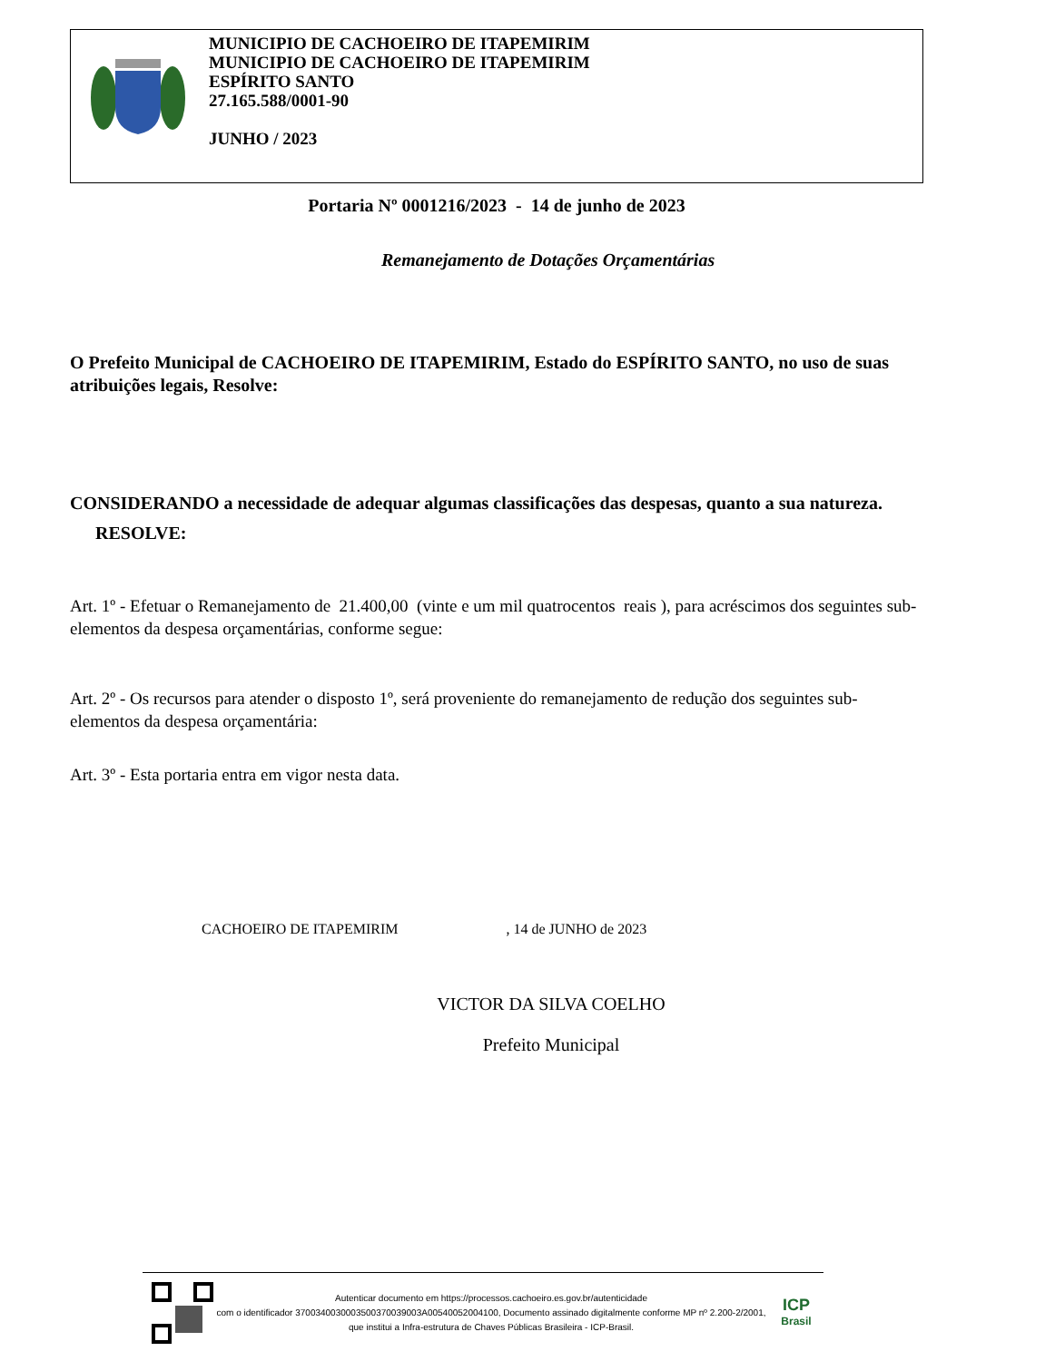MUNICIPIO DE CACHOEIRO DE ITAPEMIRIM
MUNICIPIO DE CACHOEIRO DE ITAPEMIRIM
ESPÍRITO SANTO
27.165.588/0001-90
JUNHO / 2023
Portaria Nº 0001216/2023 - 14 de junho de 2023
Remanejamento de Dotações Orçamentárias
O Prefeito Municipal de CACHOEIRO DE ITAPEMIRIM, Estado do ESPÍRITO SANTO, no uso de suas atribuições legais, Resolve:
CONSIDERANDO a necessidade de adequar algumas classificações das despesas, quanto a sua natureza.
RESOLVE:
Art. 1º - Efetuar o Remanejamento de 21.400,00 (vinte e um mil quatrocentos reais ), para acréscimos dos seguintes sub-elementos da despesa orçamentárias, conforme segue:
Art. 2º - Os recursos para atender o disposto 1º, será proveniente do remanejamento de redução dos seguintes sub-elementos da despesa orçamentária:
Art. 3º - Esta portaria entra em vigor nesta data.
CACHOEIRO DE ITAPEMIRIM , 14 de JUNHO de 2023
VICTOR DA SILVA COELHO
Prefeito Municipal
Autenticar documento em https://processos.cachoeiro.es.gov.br/autenticidade
com o identificador 3700340030003500370039003A00540052004100, Documento assinado digitalmente conforme MP nº 2.200-2/2001, que institui a Infra-estrutura de Chaves Públicas Brasileira - ICP-Brasil.
ICP
Brasil